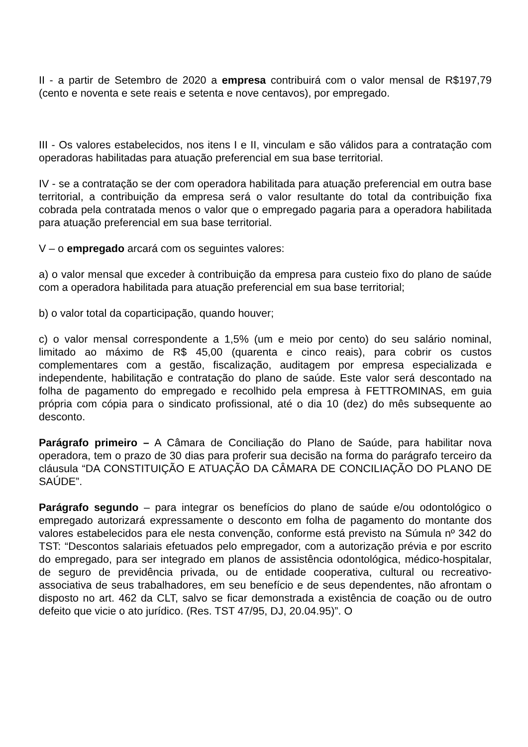II - a partir de Setembro de 2020 a empresa contribuirá com o valor mensal de R$197,79 (cento e noventa e sete reais e setenta e nove centavos), por empregado.
III - Os valores estabelecidos, nos itens I e II, vinculam e são válidos para a contratação com operadoras habilitadas para atuação preferencial em sua base territorial.
IV - se a contratação se der com operadora habilitada para atuação preferencial em outra base territorial, a contribuição da empresa será o valor resultante do total da contribuição fixa cobrada pela contratada menos o valor que o empregado pagaria para a operadora habilitada para atuação preferencial em sua base territorial.
V – o empregado arcará com os seguintes valores:
a) o valor mensal que exceder à contribuição da empresa para custeio fixo do plano de saúde com a operadora habilitada para atuação preferencial em sua base territorial;
b) o valor total da coparticipação, quando houver;
c) o valor mensal correspondente a 1,5% (um e meio por cento) do seu salário nominal, limitado ao máximo de R$ 45,00 (quarenta e cinco reais), para cobrir os custos complementares com a gestão, fiscalização, auditagem por empresa especializada e independente, habilitação e contratação do plano de saúde. Este valor será descontado na folha de pagamento do empregado e recolhido pela empresa à FETTROMINAS, em guia própria com cópia para o sindicato profissional, até o dia 10 (dez) do mês subsequente ao desconto.
Parágrafo primeiro – A Câmara de Conciliação do Plano de Saúde, para habilitar nova operadora, tem o prazo de 30 dias para proferir sua decisão na forma do parágrafo terceiro da cláusula “DA CONSTITUIÇÃO E ATUAÇÃO DA CÂMARA DE CONCILIAÇÃO DO PLANO DE SAÚDE”.
Parágrafo segundo – para integrar os benefícios do plano de saúde e/ou odontológico o empregado autorizará expressamente o desconto em folha de pagamento do montante dos valores estabelecidos para ele nesta convenção, conforme está previsto na Súmula nº 342 do TST: “Descontos salariais efetuados pelo empregador, com a autorização prévia e por escrito do empregado, para ser integrado em planos de assistência odontológica, médico-hospitalar, de seguro de previdência privada, ou de entidade cooperativa, cultural ou recreativo-associativa de seus trabalhadores, em seu benefício e de seus dependentes, não afrontam o disposto no art. 462 da CLT, salvo se ficar demonstrada a existência de coação ou de outro defeito que vicie o ato jurídico. (Res. TST 47/95, DJ, 20.04.95)”. O